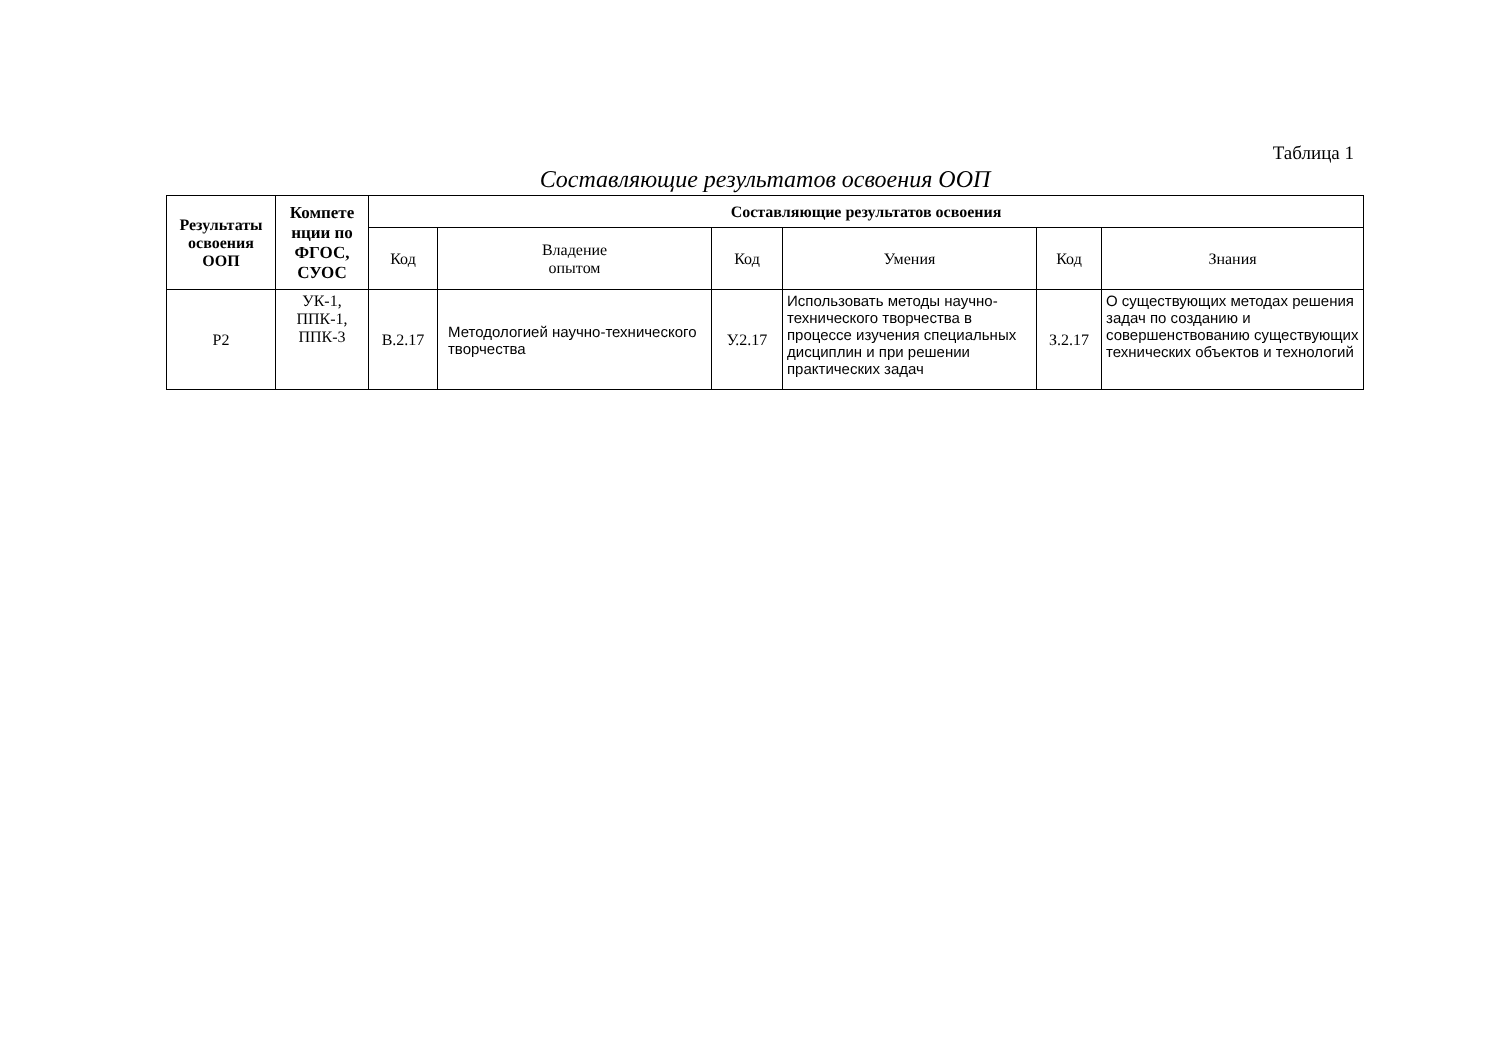Таблица 1
Составляющие результатов освоения ООП
| Результаты освоения ООП | Компете нции по ФГОС, СУОС | Составляющие результатов освоения | | | | | |
| --- | --- | --- | --- | --- | --- | --- | --- |
| | | Код | Владение опытом | Код | Умения | Код | Знания |
| Р2 | УК-1, ППК-1, ППК-3 | В.2.17 | Методологией научно-технического творчества | У.2.17 | Использовать методы научно-технического творчества в процессе изучения специальных дисциплин и при решении практических задач | З.2.17 | О существующих методах решения задач по созданию и совершенствованию существующих технических объектов и технологий |